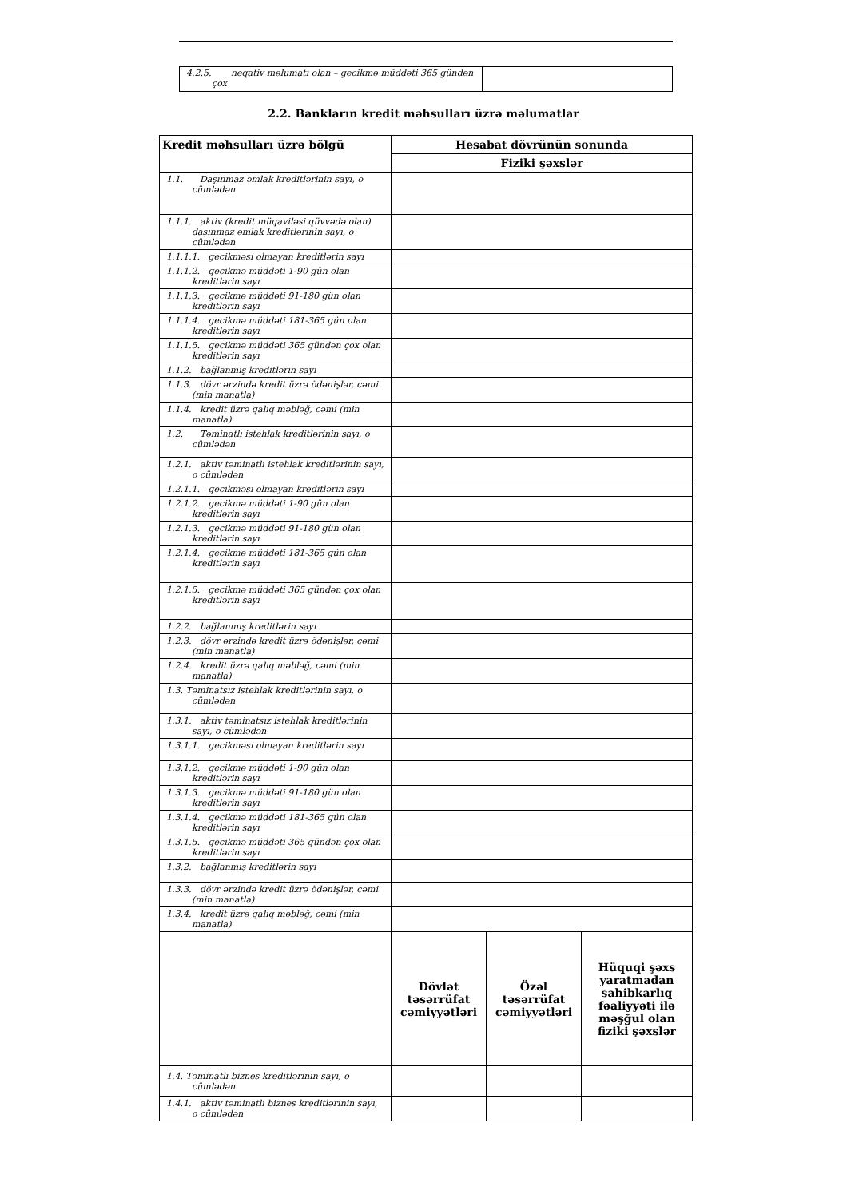| 4.2.5. neqativ məlumatı olan – gecikmə müddəti 365 gündən çox | |
2.2. Bankların kredit məhsulları üzrə məlumatlar
| Kredit məhsulları üzrə bölgü | Hesabat dövrünün sonunda | | |
| --- | --- | --- | --- |
| | Fiziki şəxslər | | |
| 1.1. Daşınmaz əmlak kreditlərinin sayı, o cümlədən | | | |
| 1.1.1. aktiv (kredit müqaviləsi qüvvədə olan) daşınmaz əmlak kreditlərinin sayı, o cümlədən | | | |
| 1.1.1.1. gecikməsi olmayan kreditlərin sayı | | | |
| 1.1.1.2. gecikmə müddəti 1-90 gün olan kreditlərin sayı | | | |
| 1.1.1.3. gecikmə müddəti 91-180 gün olan kreditlərin sayı | | | |
| 1.1.1.4. gecikmə müddəti 181-365 gün olan kreditlərin sayı | | | |
| 1.1.1.5. gecikmə müddəti 365 gündən çox olan kreditlərin sayı | | | |
| 1.1.2. bağlanmış kreditlərin sayı | | | |
| 1.1.3. dövr ərzində kredit üzrə ödənişlər, cəmi (min manatla) | | | |
| 1.1.4. kredit üzrə qalıq məbləğ, cəmi (min manatla) | | | |
| 1.2. Təminatlı istehlak kreditlərinin sayı, o cümlədən | | | |
| 1.2.1. aktiv təminatlı istehlak kreditlərinin sayı, o cümlədən | | | |
| 1.2.1.1. gecikməsi olmayan kreditlərin sayı | | | |
| 1.2.1.2. gecikmə müddəti 1-90 gün olan kreditlərin sayı | | | |
| 1.2.1.3. gecikmə müddəti 91-180 gün olan kreditlərin sayı | | | |
| 1.2.1.4. gecikmə müddəti 181-365 gün olan kreditlərin sayı | | | |
| 1.2.1.5. gecikmə müddəti 365 gündən çox olan kreditlərin sayı | | | |
| 1.2.2. bağlanmış kreditlərin sayı | | | |
| 1.2.3. dövr ərzində kredit üzrə ödənişlər, cəmi (min manatla) | | | |
| 1.2.4. kredit üzrə qalıq məbləğ, cəmi (min manatla) | | | |
| 1.3. Təminatsız istehlak kreditlərinin sayı, o cümlədən | | | |
| 1.3.1. aktiv təminatsız istehlak kreditlərinin sayı, o cümlədən | | | |
| 1.3.1.1. gecikməsi olmayan kreditlərin sayı | | | |
| 1.3.1.2. gecikmə müddəti 1-90 gün olan kreditlərin sayı | | | |
| 1.3.1.3. gecikmə müddəti 91-180 gün olan kreditlərin sayı | | | |
| 1.3.1.4. gecikmə müddəti 181-365 gün olan kreditlərin sayı | | | |
| 1.3.1.5. gecikmə müddəti 365 gündən çox olan kreditlərin sayı | | | |
| 1.3.2. bağlanmış kreditlərin sayı | | | |
| 1.3.3. dövr ərzində kredit üzrə ödənişlər, cəmi (min manatla) | | | |
| 1.3.4. kredit üzrə qalıq məbləğ, cəmi (min manatla) | | | |
| | Dövlət təsərrüfat cəmiyyətləri | Özəl təsərrüfat cəmiyyətləri | Hüquqi şəxs yaratmadan sahibkarlıq fəaliyyəti ilə məşğul olan fiziki şəxslər |
| 1.4. Təminatlı biznes kreditlərinin sayı, o cümlədən | | | |
| 1.4.1. aktiv təminatlı biznes kreditlərinin sayı, o cümlədən | | | |